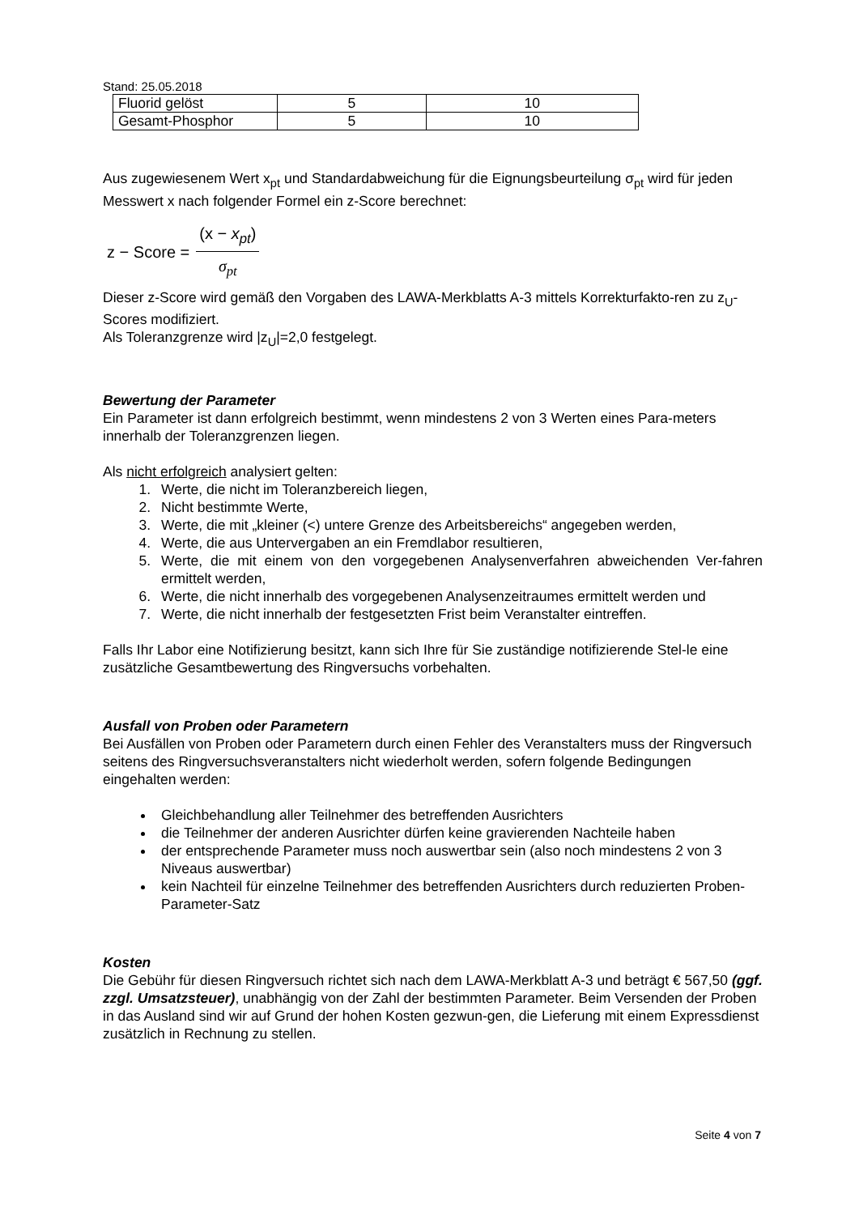Stand: 25.05.2018
| Fluorid gelöst | 5 | 10 |
| Gesamt-Phosphor | 5 | 10 |
Aus zugewiesenem Wert x<sub>pt</sub> und Standardabweichung für die Eignungsbeurteilung σ<sub>pt</sub> wird für jeden Messwert x nach folgender Formel ein z-Score berechnet:
z − Score = (x − x<sub>pt</sub>) σ<sub>pt</sub>
Dieser z-Score wird gemäß den Vorgaben des LAWA-Merkblatts A-3 mittels Korrekturfakto-ren zu z<sub>U</sub>-Scores modifiziert.
Als Toleranzgrenze wird |z<sub>U</sub>|=2,0 festgelegt.
Bewertung der Parameter
Ein Parameter ist dann erfolgreich bestimmt, wenn mindestens 2 von 3 Werten eines Para-meters innerhalb der Toleranzgrenzen liegen.
Als nicht erfolgreich analysiert gelten:
1. Werte, die nicht im Toleranzbereich liegen,
2. Nicht bestimmte Werte,
3. Werte, die mit „kleiner (<) untere Grenze des Arbeitsbereichs“ angegeben werden,
4. Werte, die aus Untervergaben an ein Fremdlabor resultieren,
5. Werte, die mit einem von den vorgegebenen Analysenverfahren abweichenden Ver-fahren ermittelt werden,
6. Werte, die nicht innerhalb des vorgegebenen Analysenzeitraumes ermittelt werden und
7. Werte, die nicht innerhalb der festgesetzten Frist beim Veranstalter eintreffen.
Falls Ihr Labor eine Notifizierung besitzt, kann sich Ihre für Sie zuständige notifizierende Stel-le eine zusätzliche Gesamtbewertung des Ringversuchs vorbehalten.
Ausfall von Proben oder Parametern
Bei Ausfällen von Proben oder Parametern durch einen Fehler des Veranstalters muss der Ringversuch seitens des Ringversuchsveranstalters nicht wiederholt werden, sofern folgende Bedingungen eingehalten werden:
Gleichbehandlung aller Teilnehmer des betreffenden Ausrichters
die Teilnehmer der anderen Ausrichter dürfen keine gravierenden Nachteile haben
der entsprechende Parameter muss noch auswertbar sein (also noch mindestens 2 von 3 Niveaus auswertbar)
kein Nachteil für einzelne Teilnehmer des betreffenden Ausrichters durch reduzierten Proben-Parameter-Satz
Kosten
Die Gebühr für diesen Ringversuch richtet sich nach dem LAWA-Merkblatt A-3 und beträgt € 567,50 (ggf. zzgl. Umsatzsteuer), unabhängig von der Zahl der bestimmten Parameter. Beim Versenden der Proben in das Ausland sind wir auf Grund der hohen Kosten gezwun-gen, die Lieferung mit einem Expressdienst zusätzlich in Rechnung zu stellen.
Seite 4 von 7